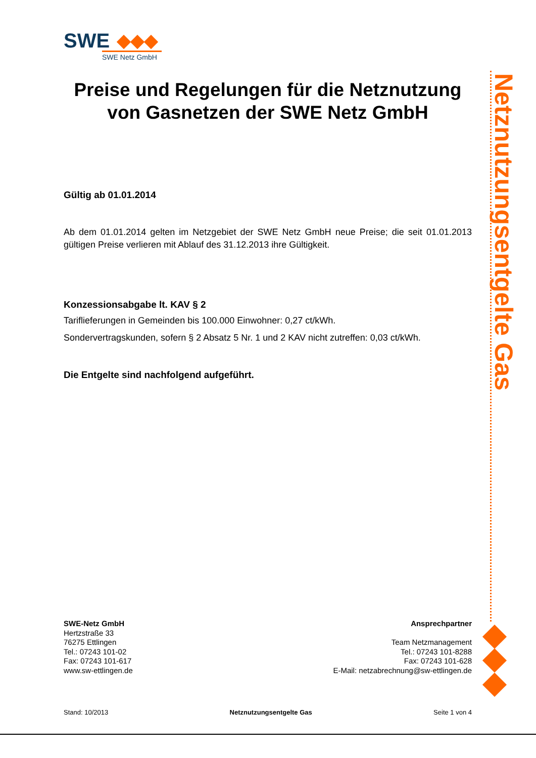SWE
SWE Netz GmbH
Preise und Regelungen für die Netznutzung von Gasnetzen der SWE Netz GmbH
Gültig ab 01.01.2014
Ab dem 01.01.2014 gelten im Netzgebiet der SWE Netz GmbH neue Preise; die seit 01.01.2013 gültigen Preise verlieren mit Ablauf des 31.12.2013 ihre Gültigkeit.
Konzessionsabgabe lt. KAV § 2
Tariflieferungen in Gemeinden bis 100.000 Einwohner: 0,27 ct/kWh.
Sondervertragskunden, sofern § 2 Absatz 5 Nr. 1 und 2 KAV nicht zutreffen: 0,03 ct/kWh.
Die Entgelte sind nachfolgend aufgeführt.
Netznutzungsentgelte Gas
SWE-Netz GmbH
Hertzstraße 33
76275 Ettlingen
Tel.: 07243 101-02
Fax: 07243 101-617
www.sw-ettlingen.de
Ansprechpartner
Team Netzmanagement
Tel.: 07243 101-8288
Fax: 07243 101-628
E-Mail: netzabrechnung@sw-ettlingen.de
Stand: 10/2013 Netznutzungsentgelte Gas Seite 1 von 4